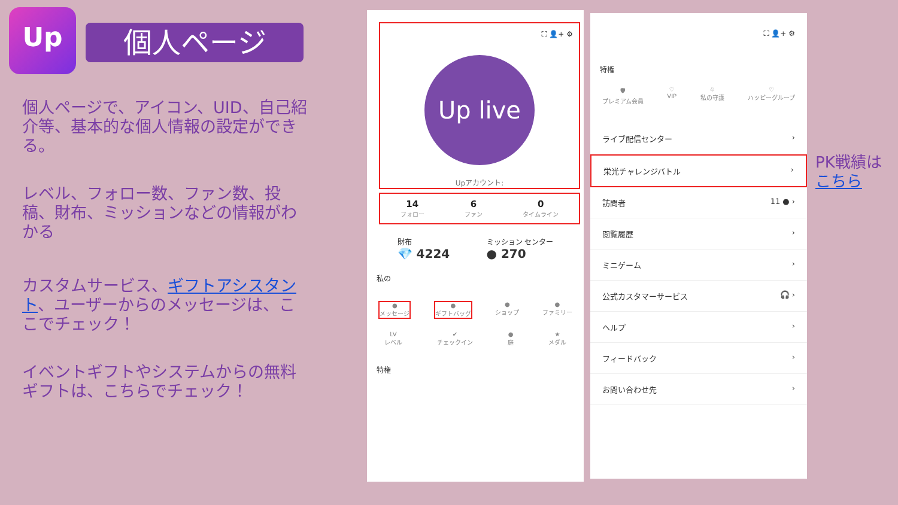Up 個人ページ
個人ページで、アイコン、UID、自己紹介等、基本的な個人情報の設定ができる。
レベル、フォロー数、ファン数、投稿、財布、ミッションなどの情報がわかる
カスタムサービス、ギフトアシスタント、ユーザーからのメッセージは、ここでチェック！
イベントギフトやシステムからの無料ギフトは、こちらでチェック！
⛶ 👤+ ⚙
Up live
Upアカウント:
14
フォロー
6
ファン
0
タイムライン
財布
💎 4224
ミッション センター
● 270
私の
●
メッセージ
●
ギフトバッグ
●
ショップ
●
ファミリー
LV
レベル
✔
チェックイン
●
庭
★
メダル
特権
⛶ 👤+ ⚙
特権
🛡
プレミアム会員
♡
VIP
♧
私の守護
♡
ハッピーグループ
ライブ配信センター ›
栄光チャレンジバトル ›
訪問者 11 ● ›
閲覧履歴 ›
ミニゲーム ›
公式カスタマーサービス 🎧 ›
ヘルプ ›
フィードバック ›
お問い合わせ先 ›
PK戦績は
こちら